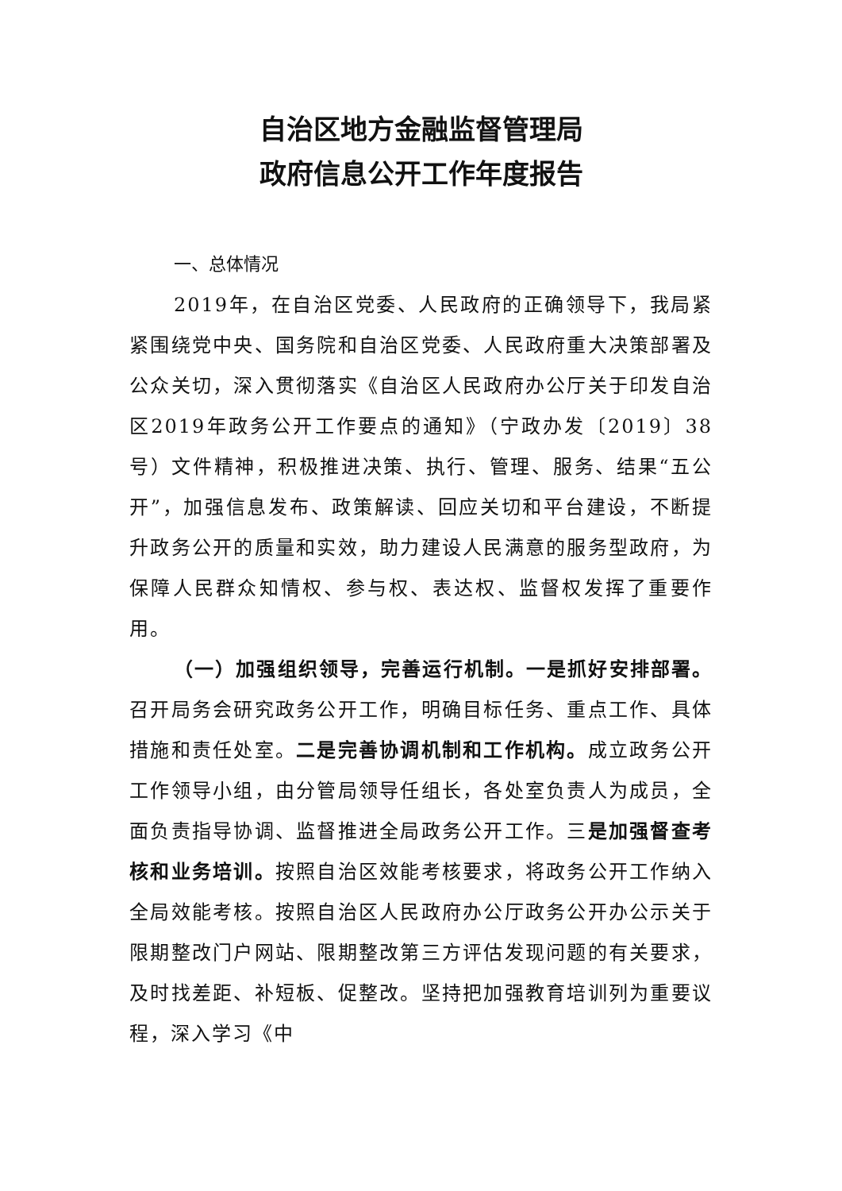自治区地方金融监督管理局
政府信息公开工作年度报告
一、总体情况
2019年，在自治区党委、人民政府的正确领导下，我局紧紧围绕党中央、国务院和自治区党委、人民政府重大决策部署及公众关切，深入贯彻落实《自治区人民政府办公厅关于印发自治区2019年政务公开工作要点的通知》（宁政办发〔2019〕38号）文件精神，积极推进决策、执行、管理、服务、结果“五公开”，加强信息发布、政策解读、回应关切和平台建设，不断提升政务公开的质量和实效，助力建设人民满意的服务型政府，为保障人民群众知情权、参与权、表达权、监督权发挥了重要作用。
（一）加强组织领导，完善运行机制。一是抓好安排部署。召开局务会研究政务公开工作，明确目标任务、重点工作、具体措施和责任处室。二是完善协调机制和工作机构。成立政务公开工作领导小组，由分管局领导任组长，各处室负责人为成员，全面负责指导协调、监督推进全局政务公开工作。三是加强督查考核和业务培训。按照自治区效能考核要求，将政务公开工作纳入全局效能考核。按照自治区人民政府办公厅政务公开办公示关于限期整改门户网站、限期整改第三方评估发现问题的有关要求，及时找差距、补短板、促整改。坚持把加强教育培训列为重要议程，深入学习《中